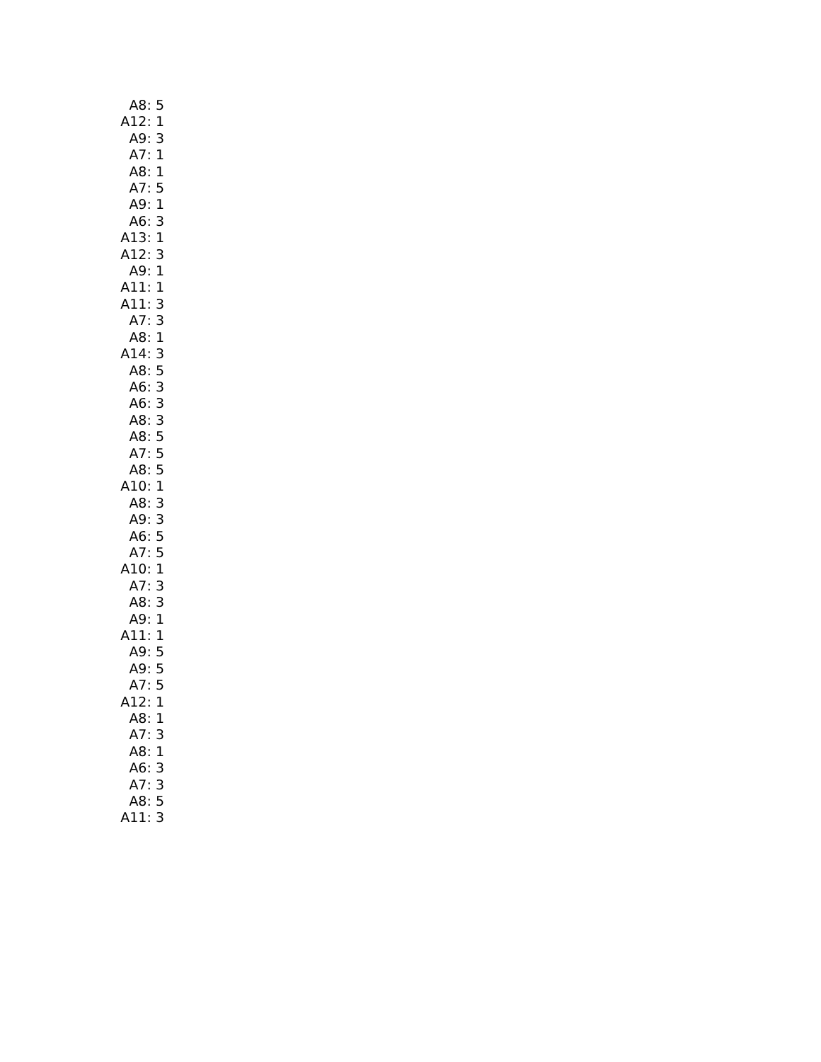A8: 5
A12: 1
A9: 3
A7: 1
A8: 1
A7: 5
A9: 1
A6: 3
A13: 1
A12: 3
A9: 1
A11: 1
A11: 3
A7: 3
A8: 1
A14: 3
A8: 5
A6: 3
A6: 3
A8: 3
A8: 5
A7: 5
A8: 5
A10: 1
A8: 3
A9: 3
A6: 5
A7: 5
A10: 1
A7: 3
A8: 3
A9: 1
A11: 1
A9: 5
A9: 5
A7: 5
A12: 1
A8: 1
A7: 3
A8: 1
A6: 3
A7: 3
A8: 5
A11: 3